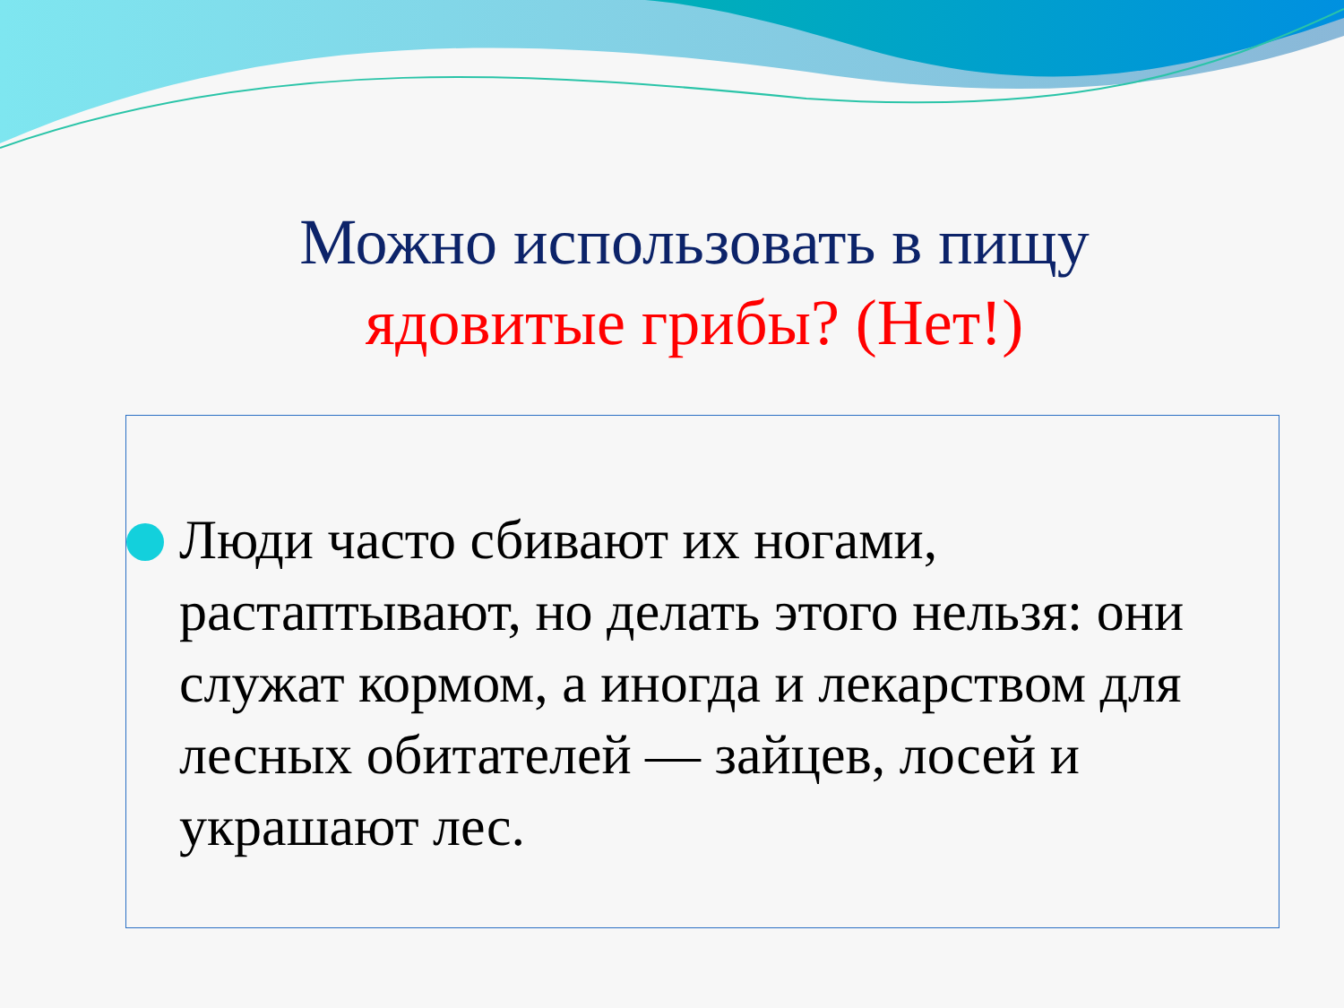Можно использовать в пищу ядовитые грибы? (Нет!)
Люди часто сбивают их ногами, растаптывают, но делать этого нельзя: они служат кормом, а иногда и лекарством для лесных обитателей — зайцев, лосей и украшают лес.